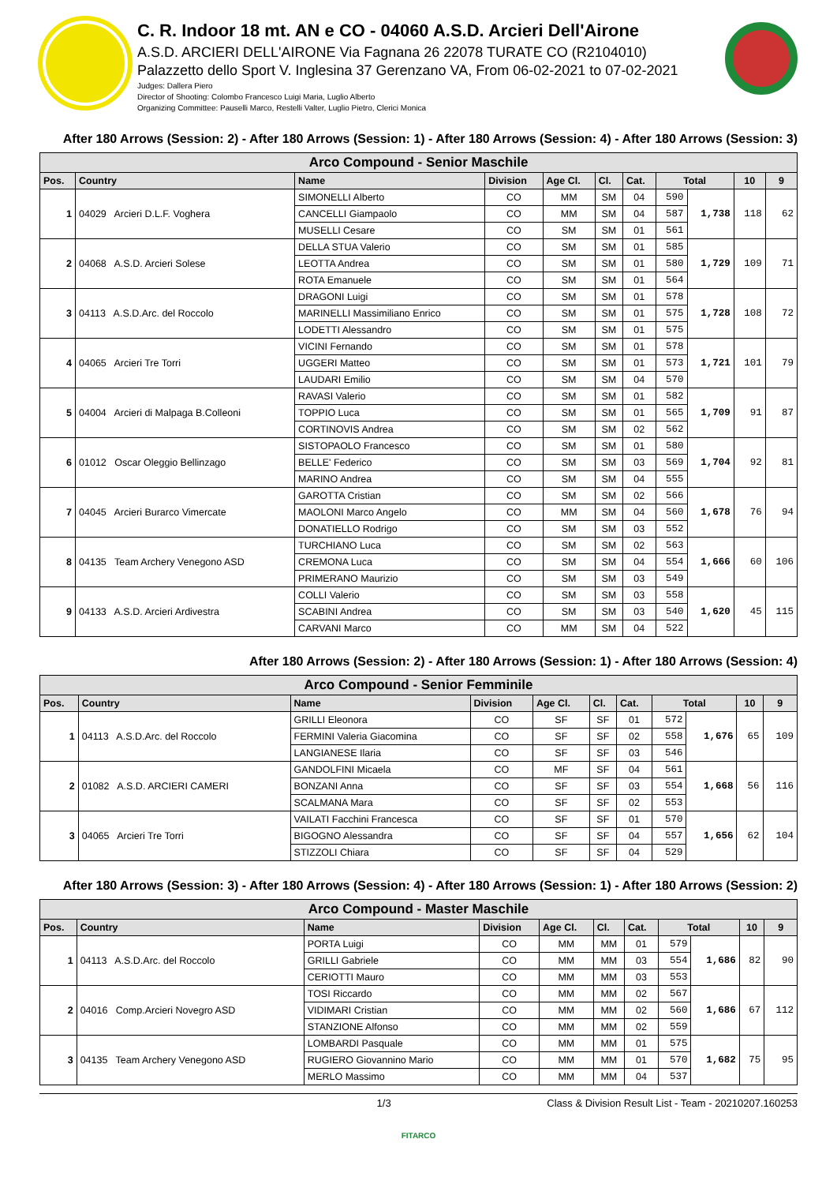C. R. Indoor 18 mt. AN e CO - 04060 A.S.D. Arcieri Dell'Airone
A.S.D. ARCIERI DELL'AIRONE Via Fagnana 26 22078 TURATE CO (R2104010)
Palazzetto dello Sport V. Inglesina 37 Gerenzano VA, From 06-02-2021 to 07-02-2021
Judges: Dallera Piero
Director of Shooting: Colombo Francesco Luigi Maria, Luglio Alberto
Organizing Committee: Pauselli Marco, Restelli Valter, Luglio Pietro, Clerici Monica
After 180 Arrows (Session: 2) - After 180 Arrows (Session: 1) - After 180 Arrows (Session: 4) - After 180 Arrows (Session: 3)
| Arco Compound - Senior Maschile | | | | | | | | | | |
| --- | --- | --- | --- | --- | --- | --- | --- | --- | --- | --- |
| Pos. | Country | Name | Division | Age Cl. | Cl. | Cat. | Total | | 10 | 9 |
| 1 | 04029 Arcieri D.L.F. Voghera | SIMONELLI Alberto | CO | MM | SM | 04 | 590 | 1,738 | 118 | 62 |
| | | CANCELLI Giampaolo | CO | MM | SM | 04 | 587 | | | |
| | | MUSELLI Cesare | CO | SM | SM | 01 | 561 | | | |
| 2 | 04068 A.S.D. Arcieri Solese | DELLA STUA Valerio | CO | SM | SM | 01 | 585 | 1,729 | 109 | 71 |
| | | LEOTTA Andrea | CO | SM | SM | 01 | 580 | | | |
| | | ROTA Emanuele | CO | SM | SM | 01 | 564 | | | |
| 3 | 04113 A.S.D.Arc. del Roccolo | DRAGONI Luigi | CO | SM | SM | 01 | 578 | 1,728 | 108 | 72 |
| | | MARINELLI Massimiliano Enrico | CO | SM | SM | 01 | 575 | | | |
| | | LODETTI Alessandro | CO | SM | SM | 01 | 575 | | | |
| 4 | 04065 Arcieri Tre Torri | VICINI Fernando | CO | SM | SM | 01 | 578 | 1,721 | 101 | 79 |
| | | UGGERI Matteo | CO | SM | SM | 01 | 573 | | | |
| | | LAUDARI Emilio | CO | SM | SM | 04 | 570 | | | |
| 5 | 04004 Arcieri di Malpaga B.Colleoni | RAVASI Valerio | CO | SM | SM | 01 | 582 | 1,709 | 91 | 87 |
| | | TOPPIO Luca | CO | SM | SM | 01 | 565 | | | |
| | | CORTINOVIS Andrea | CO | SM | SM | 02 | 562 | | | |
| 6 | 01012 Oscar Oleggio Bellinzago | SISTOPAOLO Francesco | CO | SM | SM | 01 | 580 | 1,704 | 92 | 81 |
| | | BELLE' Federico | CO | SM | SM | 03 | 569 | | | |
| | | MARINO Andrea | CO | SM | SM | 04 | 555 | | | |
| 7 | 04045 Arcieri Burarco Vimercate | GAROTTA Cristian | CO | SM | SM | 02 | 566 | 1,678 | 76 | 94 |
| | | MAOLONI Marco Angelo | CO | MM | SM | 04 | 560 | | | |
| | | DONATIELLO Rodrigo | CO | SM | SM | 03 | 552 | | | |
| 8 | 04135 Team Archery Venegono ASD | TURCHIANO Luca | CO | SM | SM | 02 | 563 | 1,666 | 60 | 106 |
| | | CREMONA Luca | CO | SM | SM | 04 | 554 | | | |
| | | PRIMERANO Maurizio | CO | SM | SM | 03 | 549 | | | |
| 9 | 04133 A.S.D. Arcieri Ardivestra | COLLI Valerio | CO | SM | SM | 03 | 558 | 1,620 | 45 | 115 |
| | | SCABINI Andrea | CO | SM | SM | 03 | 540 | | | |
| | | CARVANI Marco | CO | MM | SM | 04 | 522 | | | |
After 180 Arrows (Session: 2) - After 180 Arrows (Session: 1) - After 180 Arrows (Session: 4)
| Arco Compound - Senior Femminile | | | | | | | | | | |
| --- | --- | --- | --- | --- | --- | --- | --- | --- | --- | --- |
| Pos. | Country | Name | Division | Age Cl. | Cl. | Cat. | Total | | 10 | 9 |
| 1 | 04113 A.S.D.Arc. del Roccolo | GRILLI Eleonora | CO | SF | SF | 01 | 572 | 1,676 | 65 | 109 |
| | | FERMINI Valeria Giacomina | CO | SF | SF | 02 | 558 | | | |
| | | LANGIANESE Ilaria | CO | SF | SF | 03 | 546 | | | |
| 2 | 01082 A.S.D. ARCIERI CAMERI | GANDOLFINI Micaela | CO | MF | SF | 04 | 561 | 1,668 | 56 | 116 |
| | | BONZANI Anna | CO | SF | SF | 03 | 554 | | | |
| | | SCALMANA Mara | CO | SF | SF | 02 | 553 | | | |
| 3 | 04065 Arcieri Tre Torri | VAILATI Facchini Francesca | CO | SF | SF | 01 | 570 | 1,656 | 62 | 104 |
| | | BIGOGNO Alessandra | CO | SF | SF | 04 | 557 | | | |
| | | STIZZOLI Chiara | CO | SF | SF | 04 | 529 | | | |
After 180 Arrows (Session: 3) - After 180 Arrows (Session: 4) - After 180 Arrows (Session: 1) - After 180 Arrows (Session: 2)
| Arco Compound - Master Maschile | | | | | | | | | | |
| --- | --- | --- | --- | --- | --- | --- | --- | --- | --- | --- |
| Pos. | Country | Name | Division | Age Cl. | Cl. | Cat. | Total | | 10 | 9 |
| 1 | 04113 A.S.D.Arc. del Roccolo | PORTA Luigi | CO | MM | MM | 01 | 579 | 1,686 | 82 | 90 |
| | | GRILLI Gabriele | CO | MM | MM | 03 | 554 | | | |
| | | CERIOTTI Mauro | CO | MM | MM | 03 | 553 | | | |
| 2 | 04016 Comp.Arcieri Novegro ASD | TOSI Riccardo | CO | MM | MM | 02 | 567 | 1,686 | 67 | 112 |
| | | VIDIMARI Cristian | CO | MM | MM | 02 | 560 | | | |
| | | STANZIONE Alfonso | CO | MM | MM | 02 | 559 | | | |
| 3 | 04135 Team Archery Venegono ASD | LOMBARDI Pasquale | CO | MM | MM | 01 | 575 | 1,682 | 75 | 95 |
| | | RUGIERO Giovannino Mario | CO | MM | MM | 01 | 570 | | | |
| | | MERLO Massimo | CO | MM | MM | 04 | 537 | | | |
1/3 Class & Division Result List - Team - 20210207.160253
FITARCO